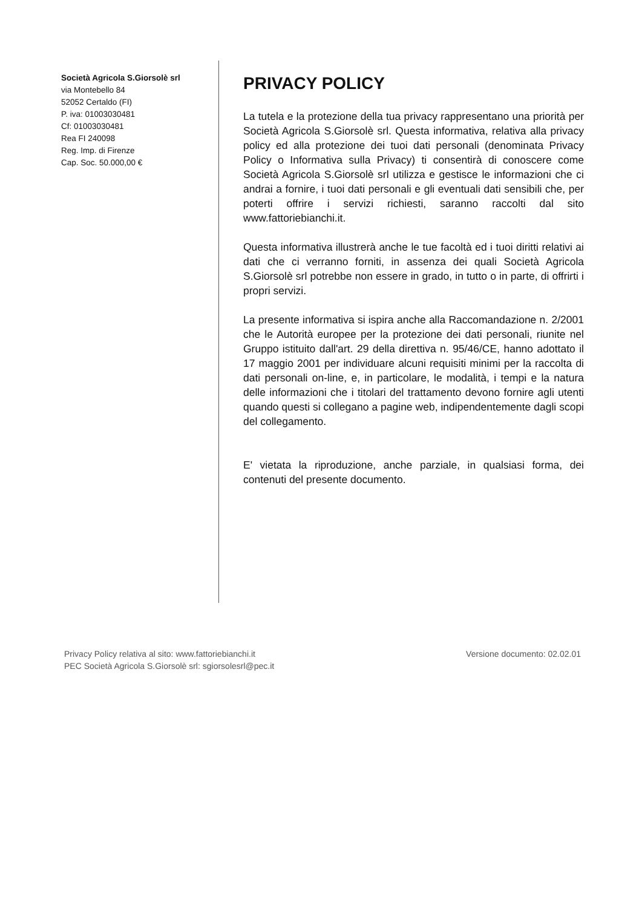Società Agricola S.Giorsolè srl
via Montebello 84
52052 Certaldo (FI)
P. iva: 01003030481
Cf: 01003030481
Rea FI 240098
Reg. Imp. di Firenze
Cap. Soc. 50.000,00 €
PRIVACY POLICY
La tutela e la protezione della tua privacy rappresentano una priorità per Società Agricola S.Giorsolè srl. Questa informativa, relativa alla privacy policy ed alla protezione dei tuoi dati personali (denominata Privacy Policy o Informativa sulla Privacy) ti consentirà di conoscere come Società Agricola S.Giorsolè srl utilizza e gestisce le informazioni che ci andrai a fornire, i tuoi dati personali e gli eventuali dati sensibili che, per poterti offrire i servizi richiesti, saranno raccolti dal sito www.fattoriebianchi.it.
Questa informativa illustrerà anche le tue facoltà ed i tuoi diritti relativi ai dati che ci verranno forniti, in assenza dei quali Società Agricola S.Giorsolè srl potrebbe non essere in grado, in tutto o in parte, di offrirti i propri servizi.
La presente informativa si ispira anche alla Raccomandazione n. 2/2001 che le Autorità europee per la protezione dei dati personali, riunite nel Gruppo istituito dall'art. 29 della direttiva n. 95/46/CE, hanno adottato il 17 maggio 2001 per individuare alcuni requisiti minimi per la raccolta di dati personali on-line, e, in particolare, le modalità, i tempi e la natura delle informazioni che i titolari del trattamento devono fornire agli utenti quando questi si collegano a pagine web, indipendentemente dagli scopi del collegamento.
E' vietata la riproduzione, anche parziale, in qualsiasi forma, dei contenuti del presente documento.
Privacy Policy relativa al sito: www.fattoriebianchi.it
PEC Società Agricola S.Giorsolè srl: sgiorsolesrl@pec.it
Versione documento: 02.02.01